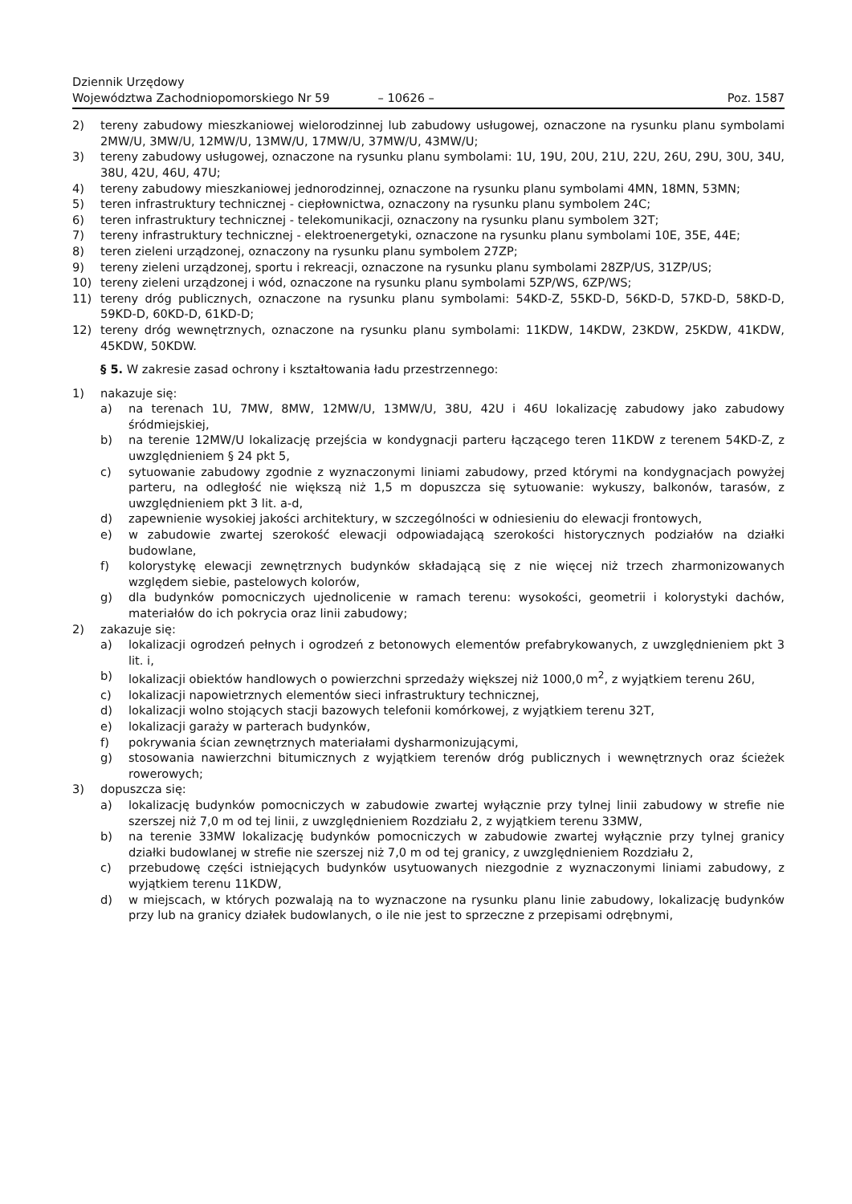Dziennik Urzędowy
Województwa Zachodniopomorskiego Nr 59
– 10626 –
Poz. 1587
2) tereny zabudowy mieszkaniowej wielorodzinnej lub zabudowy usługowej, oznaczone na rysunku planu symbolami 2MW/U, 3MW/U, 12MW/U, 13MW/U, 17MW/U, 37MW/U, 43MW/U;
3) tereny zabudowy usługowej, oznaczone na rysunku planu symbolami: 1U, 19U, 20U, 21U, 22U, 26U, 29U, 30U, 34U, 38U, 42U, 46U, 47U;
4) tereny zabudowy mieszkaniowej jednorodzinnej, oznaczone na rysunku planu symbolami 4MN, 18MN, 53MN;
5) teren infrastruktury technicznej - ciepłownictwa, oznaczony na rysunku planu symbolem 24C;
6) teren infrastruktury technicznej - telekomunikacji, oznaczony na rysunku planu symbolem 32T;
7) tereny infrastruktury technicznej - elektroenergetyki, oznaczone na rysunku planu symbolami 10E, 35E, 44E;
8) teren zieleni urządzonej, oznaczony na rysunku planu symbolem 27ZP;
9) tereny zieleni urządzonej, sportu i rekreacji, oznaczone na rysunku planu symbolami 28ZP/US, 31ZP/US;
10) tereny zieleni urządzonej i wód, oznaczone na rysunku planu symbolami 5ZP/WS, 6ZP/WS;
11) tereny dróg publicznych, oznaczone na rysunku planu symbolami: 54KD-Z, 55KD-D, 56KD-D, 57KD-D, 58KD-D, 59KD-D, 60KD-D, 61KD-D;
12) tereny dróg wewnętrznych, oznaczone na rysunku planu symbolami: 11KDW, 14KDW, 23KDW, 25KDW, 41KDW, 45KDW, 50KDW.
§ 5. W zakresie zasad ochrony i kształtowania ładu przestrzennego:
1) nakazuje się:
a) na terenach 1U, 7MW, 8MW, 12MW/U, 13MW/U, 38U, 42U i 46U lokalizację zabudowy jako zabudowy śródmiejskiej,
b) na terenie 12MW/U lokalizację przejścia w kondygnacji parteru łączącego teren 11KDW z terenem 54KD-Z, z uwzględnieniem § 24 pkt 5,
c) sytuowanie zabudowy zgodnie z wyznaczonymi liniami zabudowy, przed którymi na kondygnacjach powyżej parteru, na odległość nie większą niż 1,5 m dopuszcza się sytuowanie: wykuszy, balkonów, tarasów, z uwzględnieniem pkt 3 lit. a-d,
d) zapewnienie wysokiej jakości architektury, w szczególności w odniesieniu do elewacji frontowych,
e) w zabudowie zwartej szerokość elewacji odpowiadającą szerokości historycznych podziałów na działki budowlane,
f) kolorystykę elewacji zewnętrznych budynków składającą się z nie więcej niż trzech zharmonizowanych względem siebie, pastelowych kolorów,
g) dla budynków pomocniczych ujednolicenie w ramach terenu: wysokości, geometrii i kolorystyki dachów, materiałów do ich pokrycia oraz linii zabudowy;
2) zakazuje się:
a) lokalizacji ogrodzeń pełnych i ogrodzeń z betonowych elementów prefabrykowanych, z uwzględnieniem pkt 3 lit. i,
b) lokalizacji obiektów handlowych o powierzchni sprzedaży większej niż 1000,0 m<sup>2</sup>, z wyjątkiem terenu 26U,
c) lokalizacji napowietrznych elementów sieci infrastruktury technicznej,
d) lokalizacji wolno stojących stacji bazowych telefonii komórkowej, z wyjątkiem terenu 32T,
e) lokalizacji garaży w parterach budynków,
f) pokrywania ścian zewnętrznych materiałami dysharmonizującymi,
g) stosowania nawierzchni bitumicznych z wyjątkiem terenów dróg publicznych i wewnętrznych oraz ścieżek rowerowych;
3) dopuszcza się:
a) lokalizację budynków pomocniczych w zabudowie zwartej wyłącznie przy tylnej linii zabudowy w strefie nie szerszej niż 7,0 m od tej linii, z uwzględnieniem Rozdziału 2, z wyjątkiem terenu 33MW,
b) na terenie 33MW lokalizację budynków pomocniczych w zabudowie zwartej wyłącznie przy tylnej granicy działki budowlanej w strefie nie szerszej niż 7,0 m od tej granicy, z uwzględnieniem Rozdziału 2,
c) przebudowę części istniejących budynków usytuowanych niezgodnie z wyznaczonymi liniami zabudowy, z wyjątkiem terenu 11KDW,
d) w miejscach, w których pozwalają na to wyznaczone na rysunku planu linie zabudowy, lokalizację budynków przy lub na granicy działek budowlanych, o ile nie jest to sprzeczne z przepisami odrębnymi,